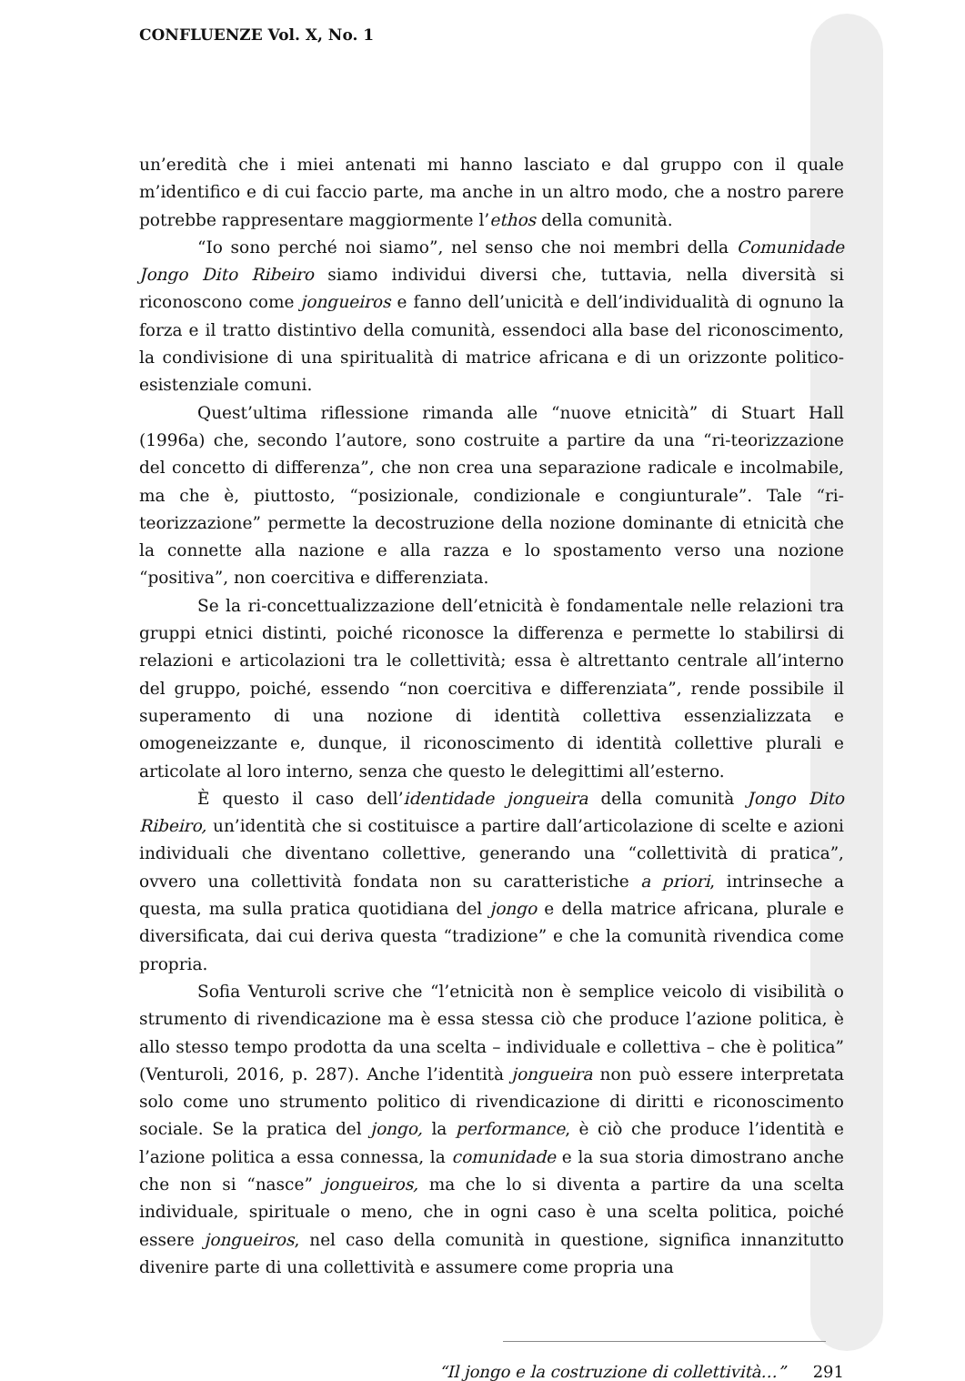CONFLUENZE Vol. X, No. 1
un’eredità che i miei antenati mi hanno lasciato e dal gruppo con il quale m’identifico e di cui faccio parte, ma anche in un altro modo, che a nostro parere potrebbe rappresentare maggiormente l’ethos della comunità.
“Io sono perché noi siamo”, nel senso che noi membri della Comunidade Jongo Dito Ribeiro siamo individui diversi che, tuttavia, nella diversità si riconoscono come jongueiros e fanno dell’unicità e dell’individualità di ognuno la forza e il tratto distintivo della comunità, essendoci alla base del riconoscimento, la condivisione di una spiritualità di matrice africana e di un orizzonte politico-esistenziale comuni.
Quest’ultima riflessione rimanda alle “nuove etnicità” di Stuart Hall (1996a) che, secondo l’autore, sono costruite a partire da una “ri-teorizzazione del concetto di differenza”, che non crea una separazione radicale e incolmabile, ma che è, piuttosto, “posizionale, condizionale e congiunturale”. Tale “ri-teorizzazione” permette la decostruzione della nozione dominante di etnicità che la connette alla nazione e alla razza e lo spostamento verso una nozione “positiva”, non coercitiva e differenziata.
Se la ri-concettualizzazione dell’etnicità è fondamentale nelle relazioni tra gruppi etnici distinti, poiché riconosce la differenza e permette lo stabilirsi di relazioni e articolazioni tra le collettività; essa è altrettanto centrale all’interno del gruppo, poiché, essendo “non coercitiva e differenziata”, rende possibile il superamento di una nozione di identità collettiva essenzializzata e omogeneizzante e, dunque, il riconoscimento di identità collettive plurali e articolate al loro interno, senza che questo le delegittimi all’esterno.
È questo il caso dell’identidade jongueira della comunità Jongo Dito Ribeiro, un’identità che si costituisce a partire dall’articolazione di scelte e azioni individuali che diventano collettive, generando una “collettività di pratica”, ovvero una collettività fondata non su caratteristiche a priori, intrinseche a questa, ma sulla pratica quotidiana del jongo e della matrice africana, plurale e diversificata, dai cui deriva questa “tradizione” e che la comunità rivendica come propria.
Sofia Venturoli scrive che “l’etnicità non è semplice veicolo di visibilità o strumento di rivendicazione ma è essa stessa ciò che produce l’azione politica, è allo stesso tempo prodotta da una scelta – individuale e collettiva – che è politica” (Venturoli, 2016, p. 287). Anche l’identità jongueira non può essere interpretata solo come uno strumento politico di rivendicazione di diritti e riconoscimento sociale. Se la pratica del jongo, la performance, è ciò che produce l’identità e l’azione politica a essa connessa, la comunidade e la sua storia dimostrano anche che non si “nasce” jongueiros, ma che lo si diventa a partire da una scelta individuale, spirituale o meno, che in ogni caso è una scelta politica, poiché essere jongueiros, nel caso della comunità in questione, significa innanzitutto divenire parte di una collettività e assumere come propria una
“Il jongo e la costruzione di collettività…” 291